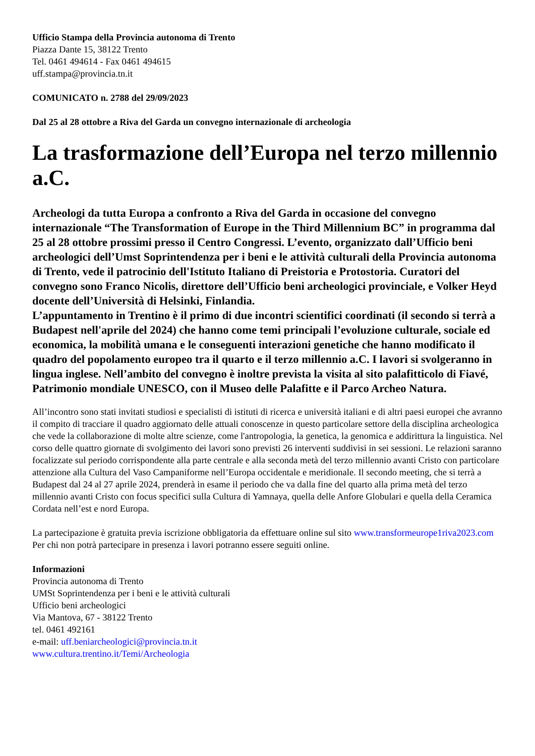Ufficio Stampa della Provincia autonoma di Trento
Piazza Dante 15, 38122 Trento
Tel. 0461 494614 - Fax 0461 494615
uff.stampa@provincia.tn.it
COMUNICATO n. 2788 del 29/09/2023
Dal 25 al 28 ottobre a Riva del Garda un convegno internazionale di archeologia
La trasformazione dell’Europa nel terzo millennio a.C.
Archeologi da tutta Europa a confronto a Riva del Garda in occasione del convegno internazionale “The Transformation of Europe in the Third Millennium BC” in programma dal 25 al 28 ottobre prossimi presso il Centro Congressi. L’evento, organizzato dall’Ufficio beni archeologici dell’Umst Soprintendenza per i beni e le attività culturali della Provincia autonoma di Trento, vede il patrocinio dell'Istituto Italiano di Preistoria e Protostoria. Curatori del convegno sono Franco Nicolis, direttore dell’Ufficio beni archeologici provinciale, e Volker Heyd docente dell’Università di Helsinki, Finlandia.
L’appuntamento in Trentino è il primo di due incontri scientifici coordinati (il secondo si terrà a Budapest nell'aprile del 2024) che hanno come temi principali l’evoluzione culturale, sociale ed economica, la mobilità umana e le conseguenti interazioni genetiche che hanno modificato il quadro del popolamento europeo tra il quarto e il terzo millennio a.C. I lavori si svolgeranno in lingua inglese. Nell’ambito del convegno è inoltre prevista la visita al sito palafitticolo di Fiavé, Patrimonio mondiale UNESCO, con il Museo delle Palafitte e il Parco Archeo Natura.
All’incontro sono stati invitati studiosi e specialisti di istituti di ricerca e università italiani e di altri paesi europei che avranno il compito di tracciare il quadro aggiornato delle attuali conoscenze in questo particolare settore della disciplina archeologica che vede la collaborazione di molte altre scienze, come l'antropologia, la genetica, la genomica e addirittura la linguistica. Nel corso delle quattro giornate di svolgimento dei lavori sono previsti 26 interventi suddivisi in sei sessioni. Le relazioni saranno focalizzate sul periodo corrispondente alla parte centrale e alla seconda metà del terzo millennio avanti Cristo con particolare attenzione alla Cultura del Vaso Campaniforme nell’Europa occidentale e meridionale. Il secondo meeting, che si terrà a Budapest dal 24 al 27 aprile 2024, prenderà in esame il periodo che va dalla fine del quarto alla prima metà del terzo millennio avanti Cristo con focus specifici sulla Cultura di Yamnaya, quella delle Anfore Globulari e quella della Ceramica Cordata nell’est e nord Europa.
La partecipazione è gratuita previa iscrizione obbligatoria da effettuare online sul sito www.transformeurope1riva2023.com
Per chi non potrà partecipare in presenza i lavori potranno essere seguiti online.
Informazioni
Provincia autonoma di Trento
UMSt Soprintendenza per i beni e le attività culturali
Ufficio beni archeologici
Via Mantova, 67 - 38122 Trento
tel. 0461 492161
e-mail: uff.beniarcheologici@provincia.tn.it
www.cultura.trentino.it/Temi/Archeologia